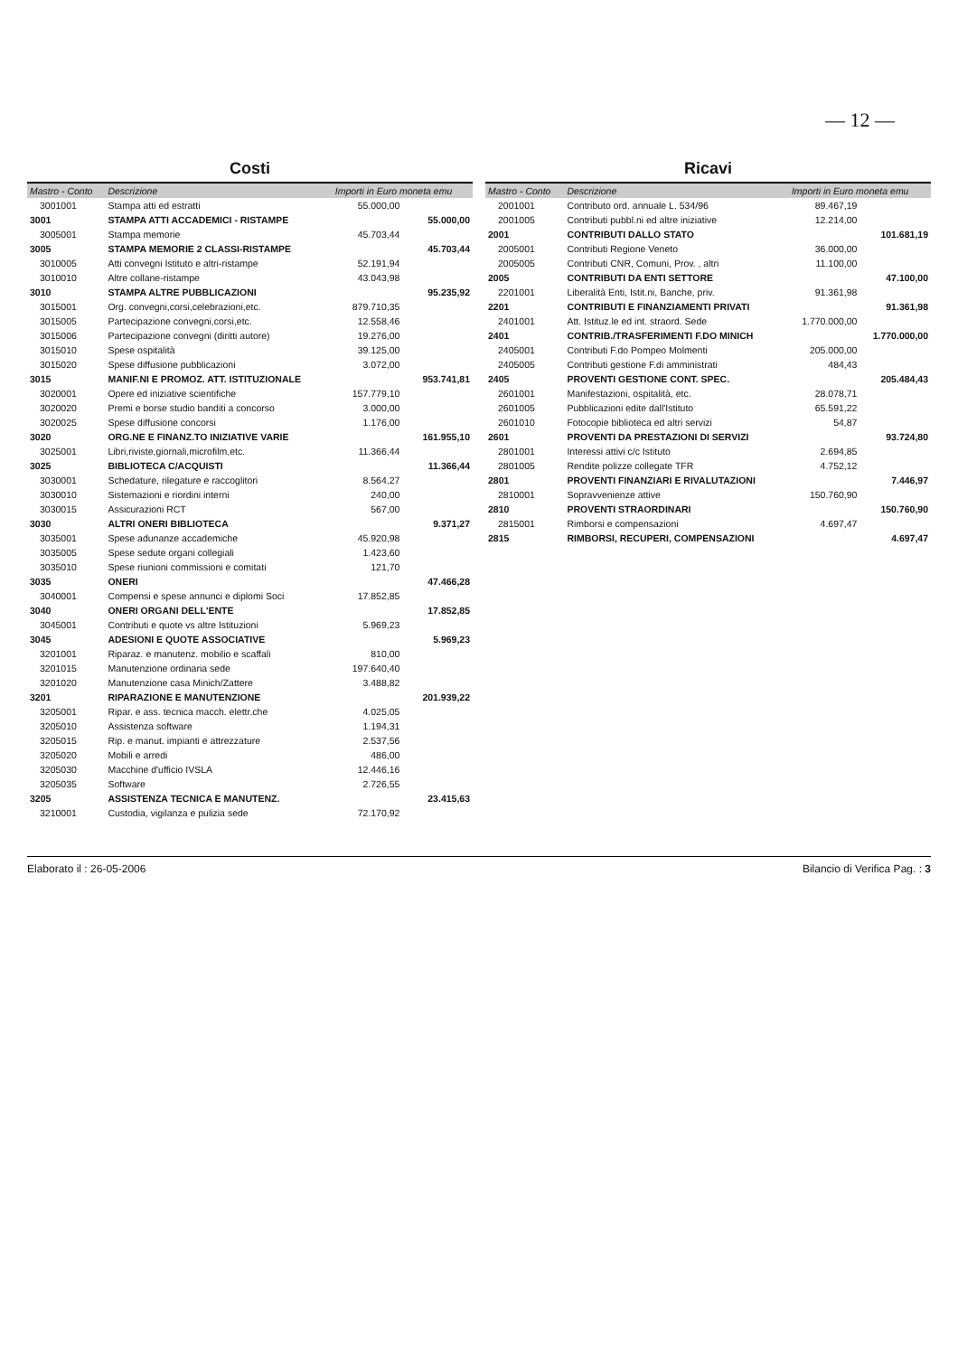— 12 —
Costi
| Mastro - Conto | Descrizione | Importi in Euro moneta emu | |
| --- | --- | --- | --- |
| 3001001 | Stampa atti ed estratti | 55.000,00 | |
| 3001 | STAMPA ATTI ACCADEMICI - RISTAMPE | | 55.000,00 |
| 3005001 | Stampa memorie | 45.703,44 | |
| 3005 | STAMPA MEMORIE 2 CLASSI-RISTAMPE | | 45.703,44 |
| 3010005 | Atti convegni Istituto e altri-ristampe | 52.191,94 | |
| 3010010 | Altre collane-ristampe | 43.043,98 | |
| 3010 | STAMPA ALTRE PUBBLICAZIONI | | 95.235,92 |
| 3015001 | Org. convegni,corsi,celebrazioni,etc. | 879.710,35 | |
| 3015005 | Partecipazione convegni,corsi,etc. | 12.558,46 | |
| 3015006 | Partecipazione convegni (diritti autore) | 19.276,00 | |
| 3015010 | Spese ospitalità | 39.125,00 | |
| 3015020 | Spese diffusione pubblicazioni | 3.072,00 | |
| 3015 | MANIF.NI E PROMOZ. ATT. ISTITUZIONALE | | 953.741,81 |
| 3020001 | Opere ed iniziative scientifiche | 157.779,10 | |
| 3020020 | Premi e borse studio banditi a concorso | 3.000,00 | |
| 3020025 | Spese diffusione concorsi | 1.176,00 | |
| 3020 | ORG.NE E FINANZ.TO INIZIATIVE VARIE | | 161.955,10 |
| 3025001 | Libri,riviste,giornali,microfilm,etc. | 11.366,44 | |
| 3025 | BIBLIOTECA C/ACQUISTI | | 11.366,44 |
| 3030001 | Schedature, rilegature e raccoglitori | 8.564,27 | |
| 3030010 | Sistemazioni e riordini interni | 240,00 | |
| 3030015 | Assicurazioni RCT | 567,00 | |
| 3030 | ALTRI ONERI BIBLIOTECA | | 9.371,27 |
| 3035001 | Spese adunanze accademiche | 45.920,98 | |
| 3035005 | Spese sedute organi collegiali | 1.423,60 | |
| 3035010 | Spese riunioni commissioni e comitati | 121,70 | |
| 3035 | ONERI | | 47.466,28 |
| 3040001 | Compensi e spese annunci e diplomi Soci | 17.852,85 | |
| 3040 | ONERI ORGANI DELL'ENTE | | 17.852,85 |
| 3045001 | Contributi e quote vs altre Istituzioni | 5.969,23 | |
| 3045 | ADESIONI E QUOTE ASSOCIATIVE | | 5.969,23 |
| 3201001 | Riparaz. e manutenz. mobilio e scaffali | 810,00 | |
| 3201015 | Manutenzione ordinaria sede | 197.640,40 | |
| 3201020 | Manutenzione casa Minich/Zattere | 3.488,82 | |
| 3201 | RIPARAZIONE E MANUTENZIONE | | 201.939,22 |
| 3205001 | Ripar. e ass. tecnica macch. elettr.che | 4.025,05 | |
| 3205010 | Assistenza software | 1.194,31 | |
| 3205015 | Rip. e manut. impianti e attrezzature | 2.537,56 | |
| 3205020 | Mobili e arredi | 486,00 | |
| 3205030 | Macchine d'ufficio IVSLA | 12.446,16 | |
| 3205035 | Software | 2.726,55 | |
| 3205 | ASSISTENZA TECNICA E MANUTENZ. | | 23.415,63 |
| 3210001 | Custodia, vigilanza e pulizia sede | 72.170,92 | |
Ricavi
| Mastro - Conto | Descrizione | Importi in Euro moneta emu | |
| --- | --- | --- | --- |
| 2001001 | Contributo ord. annuale L. 534/96 | 89.467,19 | |
| 2001005 | Contributi pubbl.ni ed altre iniziative | 12.214,00 | |
| 2001 | CONTRIBUTI DALLO STATO | | 101.681,19 |
| 2005001 | Contributi Regione Veneto | 36.000,00 | |
| 2005005 | Contributi CNR, Comuni, Prov. , altri | 11.100,00 | |
| 2005 | CONTRIBUTI DA ENTI SETTORE | | 47.100,00 |
| 2201001 | Liberalità Enti, Istit.ni, Banche, priv. | 91.361,98 | |
| 2201 | CONTRIBUTI E FINANZIAMENTI PRIVATI | | 91.361,98 |
| 2401001 | Att. Istituz.le ed int. straord. Sede | 1.770.000,00 | |
| 2401 | CONTRIB./TRASFERIMENTI F.DO MINICH | | 1.770.000,00 |
| 2405001 | Contributi F.do Pompeo Molmenti | 205.000,00 | |
| 2405005 | Contributi gestione F.di amministrati | 484,43 | |
| 2405 | PROVENTI GESTIONE CONT. SPEC. | | 205.484,43 |
| 2601001 | Manifestazioni, ospitalità, etc. | 28.078,71 | |
| 2601005 | Pubblicazioni edite dall'Istituto | 65.591,22 | |
| 2601010 | Fotocopie biblioteca ed altri servizi | 54,87 | |
| 2601 | PROVENTI DA PRESTAZIONI DI SERVIZI | | 93.724,80 |
| 2801001 | Interessi attivi c/c Istituto | 2.694,85 | |
| 2801005 | Rendite polizze collegate TFR | 4.752,12 | |
| 2801 | PROVENTI FINANZIARI E RIVALUTAZIONI | | 7.446,97 |
| 2810001 | Sopravvenienze attive | 150.760,90 | |
| 2810 | PROVENTI STRAORDINARI | | 150.760,90 |
| 2815001 | Rimborsi e compensazioni | 4.697,47 | |
| 2815 | RIMBORSI, RECUPERI, COMPENSAZIONI | | 4.697,47 |
Elaborato il : 26-05-2006 Bilancio di Verifica Pag. : 3